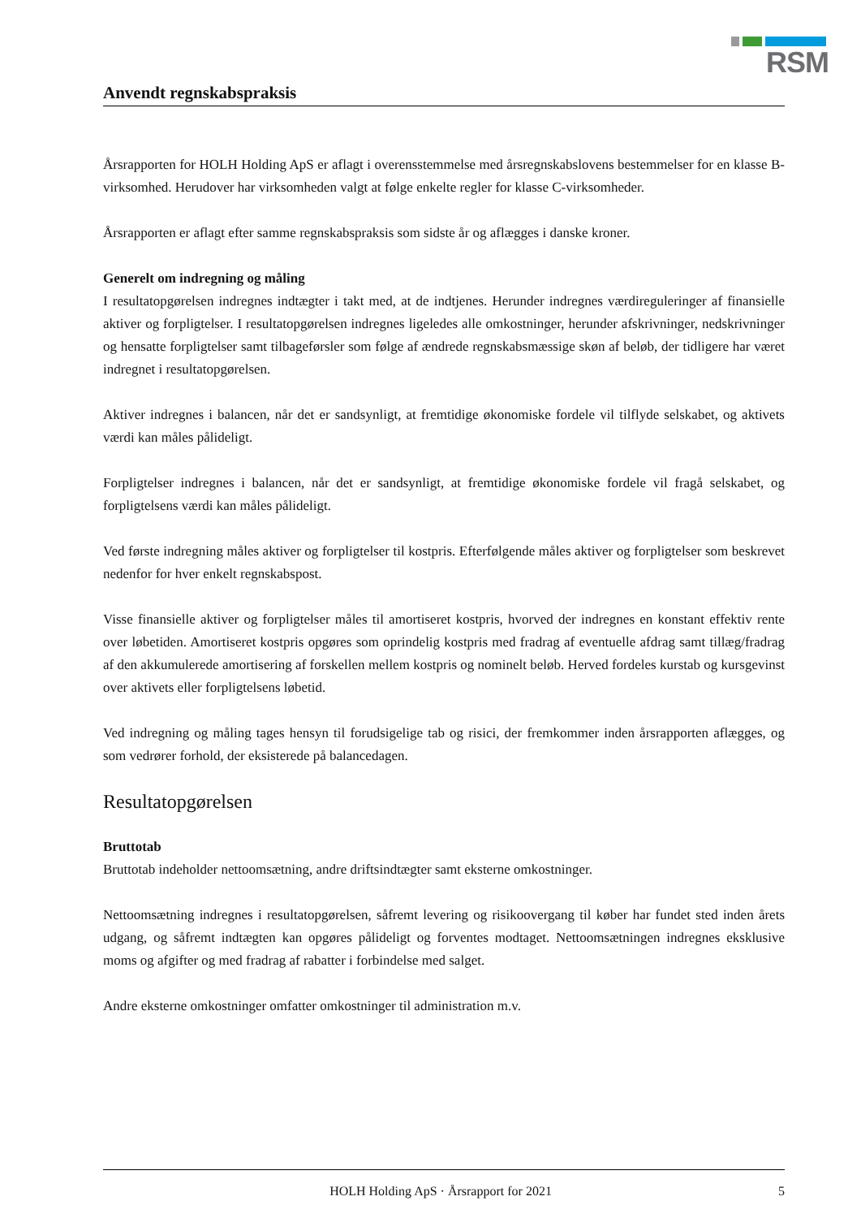RSM
Anvendt regnskabspraksis
Årsrapporten for HOLH Holding ApS er aflagt i overensstemmelse med årsregnskabslovens bestemmelser for en klasse B-virksomhed. Herudover har virksomheden valgt at følge enkelte regler for klasse C-virksomheder.
Årsrapporten er aflagt efter samme regnskabspraksis som sidste år og aflægges i danske kroner.
Generelt om indregning og måling
I resultatopgørelsen indregnes indtægter i takt med, at de indtjenes. Herunder indregnes værdireguleringer af finansielle aktiver og forpligtelser. I resultatopgørelsen indregnes ligeledes alle omkostninger, herunder afskrivninger, nedskrivninger og hensatte forpligtelser samt tilbageførsler som følge af ændrede regnskabsmæssige skøn af beløb, der tidligere har været indregnet i resultatopgørelsen.
Aktiver indregnes i balancen, når det er sandsynligt, at fremtidige økonomiske fordele vil tilflyde selskabet, og aktivets værdi kan måles pålideligt.
Forpligtelser indregnes i balancen, når det er sandsynligt, at fremtidige økonomiske fordele vil fragå selskabet, og forpligtelsens værdi kan måles pålideligt.
Ved første indregning måles aktiver og forpligtelser til kostpris. Efterfølgende måles aktiver og forpligtelser som beskrevet nedenfor for hver enkelt regnskabspost.
Visse finansielle aktiver og forpligtelser måles til amortiseret kostpris, hvorved der indregnes en konstant effektiv rente over løbetiden. Amortiseret kostpris opgøres som oprindelig kostpris med fradrag af eventuelle afdrag samt tillæg/fradrag af den akkumulerede amortisering af forskellen mellem kostpris og nominelt beløb. Herved fordeles kurstab og kursgevinst over aktivets eller forpligtelsens løbetid.
Ved indregning og måling tages hensyn til forudsigelige tab og risici, der fremkommer inden årsrapporten aflægges, og som vedrører forhold, der eksisterede på balancedagen.
Resultatopgørelsen
Bruttotab
Bruttotab indeholder nettoomsætning, andre driftsindtægter samt eksterne omkostninger.
Nettoomsætning indregnes i resultatopgørelsen, såfremt levering og risikoovergang til køber har fundet sted inden årets udgang, og såfremt indtægten kan opgøres pålideligt og forventes modtaget. Nettoomsætningen indregnes eksklusive moms og afgifter og med fradrag af rabatter i forbindelse med salget.
Andre eksterne omkostninger omfatter omkostninger til administration m.v.
HOLH Holding ApS · Årsrapport for 2021 5